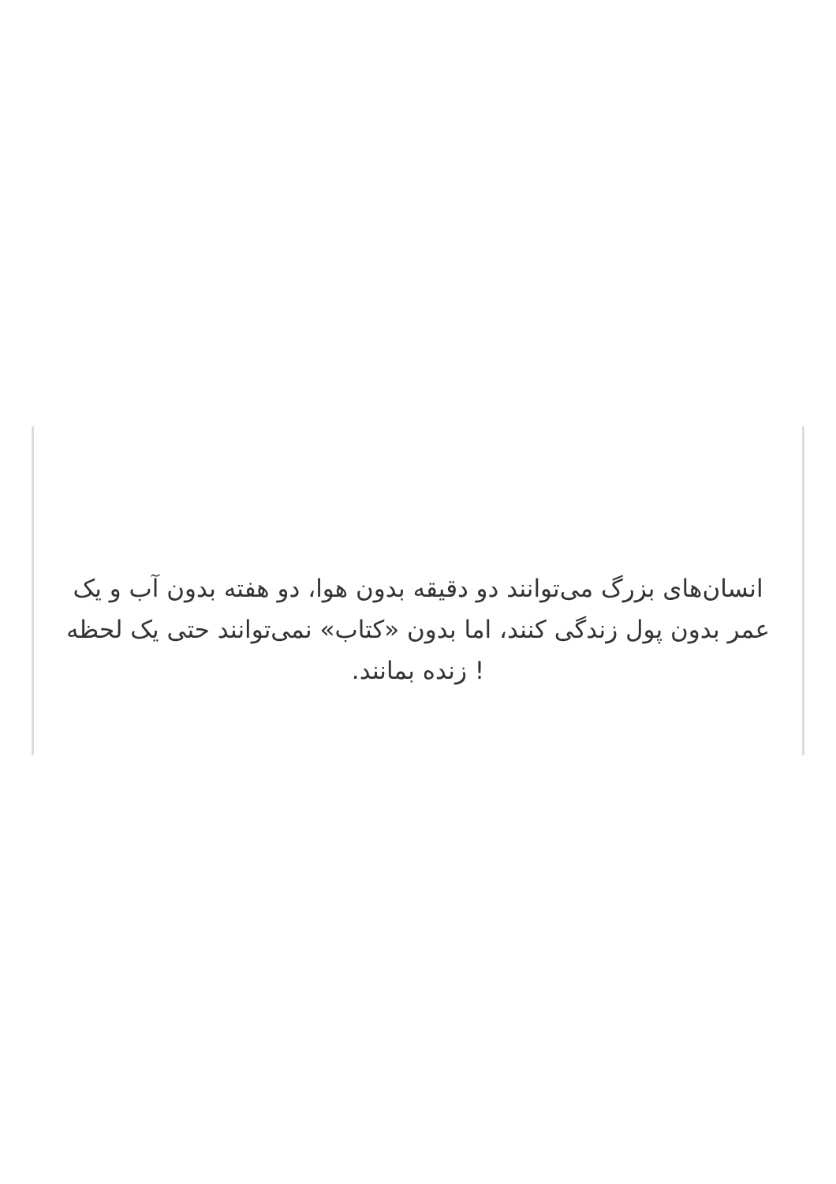انسان‌های بزرگ می‌توانند دو دقیقه بدون هوا، دو هفته بدون آب و یک عمر بدون پول زندگی کنند، اما بدون «کتاب» نمی‌توانند حتی یک لحظه ! زنده بمانند.